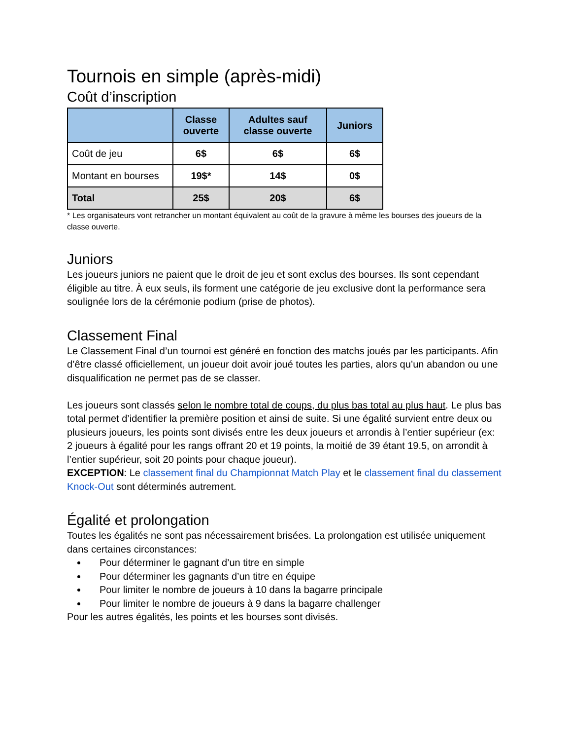Tournois en simple (après-midi)
Coût d’inscription
| | Classe ouverte | Adultes sauf classe ouverte | Juniors |
| --- | --- | --- | --- |
| Coût de jeu | 6$ | 6$ | 6$ |
| Montant en bourses | 19$* | 14$ | 0$ |
| Total | 25$ | 20$ | 6$ |
* Les organisateurs vont retrancher un montant équivalent au coût de la gravure à même les bourses des joueurs de la classe ouverte.
Juniors
Les joueurs juniors ne paient que le droit de jeu et sont exclus des bourses. Ils sont cependant éligible au titre. À eux seuls, ils forment une catégorie de jeu exclusive dont la performance sera soulignée lors de la cérémonie podium (prise de photos).
Classement Final
Le Classement Final d’un tournoi est généré en fonction des matchs joués par les participants. Afin d’être classé officiellement, un joueur doit avoir joué toutes les parties, alors qu’un abandon ou une disqualification ne permet pas de se classer.
Les joueurs sont classés selon le nombre total de coups, du plus bas total au plus haut. Le plus bas total permet d’identifier la première position et ainsi de suite. Si une égalité survient entre deux ou plusieurs joueurs, les points sont divisés entre les deux joueurs et arrondis à l’entier supérieur (ex: 2 joueurs à égalité pour les rangs offrant 20 et 19 points, la moitié de 39 étant 19.5, on arrondit à l’entier supérieur, soit 20 points pour chaque joueur).
EXCEPTION: Le classement final du Championnat Match Play et le classement final du classement Knock-Out sont déterminés autrement.
Égalité et prolongation
Toutes les égalités ne sont pas nécessairement brisées. La prolongation est utilisée uniquement dans certaines circonstances:
Pour déterminer le gagnant d’un titre en simple
Pour déterminer les gagnants d’un titre en équipe
Pour limiter le nombre de joueurs à 10 dans la bagarre principale
Pour limiter le nombre de joueurs à 9 dans la bagarre challenger
Pour les autres égalités, les points et les bourses sont divisés.